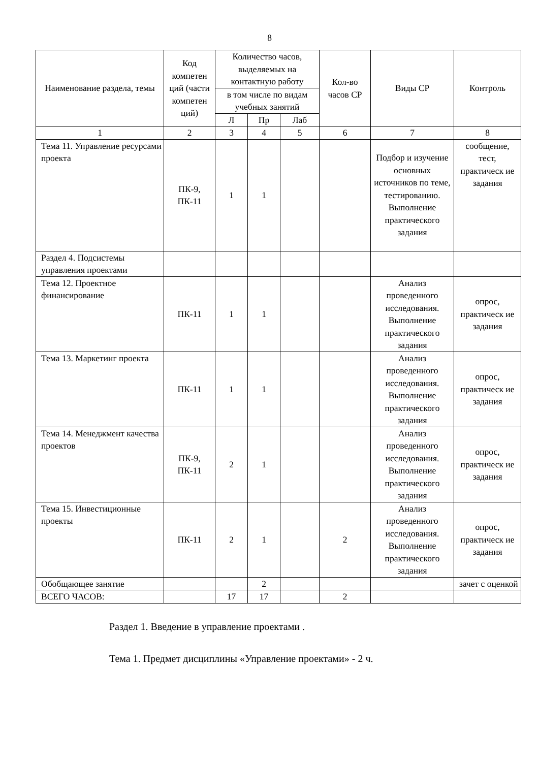8
| Наименование раздела, темы | Код компетен ций (части компетен ций) | Количество часов, выделяемых на контактную работу | | | Кол-во часов СР | Виды СР | Контроль |
| --- | --- | --- | --- | --- | --- | --- | --- |
| | | в том числе по видам учебных занятий | | | | | |
| | | Л | Пр | Лаб | | | |
| 1 | 2 | 3 | 4 | 5 | 6 | 7 | 8 |
| Тема 11. Управление ресурсами проекта | ПК-9, ПК-11 | 1 | 1 | | | Подбор и изучение основных источников по теме, тестированию. Выполнение практического задания | сообщение, тест, практическ ие задания |
| Раздел 4. Подсистемы управления проектами | | | | | | | |
| Тема 12. Проектное финансирование | ПК-11 | 1 | 1 | | | Анализ проведенного исследования. Выполнение практического задания | опрос, практическ ие задания |
| Тема 13. Маркетинг проекта | ПК-11 | 1 | 1 | | | Анализ проведенного исследования. Выполнение практического задания | опрос, практическ ие задания |
| Тема 14. Менеджмент качества проектов | ПК-9, ПК-11 | 2 | 1 | | | Анализ проведенного исследования. Выполнение практического задания | опрос, практическ ие задания |
| Тема 15. Инвестиционные проекты | ПК-11 | 2 | 1 | | 2 | Анализ проведенного исследования. Выполнение практического задания | опрос, практическ ие задания |
| Обобщающее занятие | | | 2 | | | | зачет с оценкой |
| ВСЕГО ЧАСОВ: | | 17 | 17 | | 2 | | |
Раздел 1. Введение в управление проектами .
Тема 1. Предмет дисциплины «Управление проектами» - 2 ч.